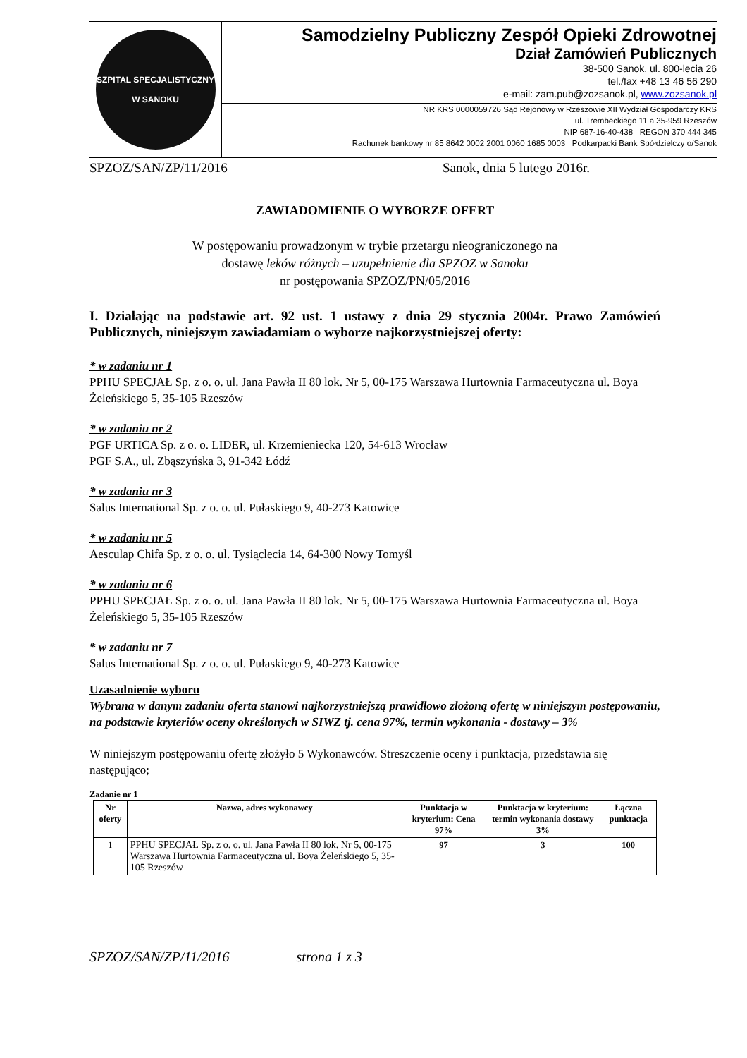SZPITAL SPECJALISTYCZNY
W SANOKU
Samodzielny Publiczny Zespół Opieki Zdrowotnej
Dział Zamówień Publicznych
38-500 Sanok, ul. 800-lecia 26
tel./fax +48 13 46 56 290
e-mail: zam.pub@zozsanok.pl, www.zozsanok.pl
NR KRS 0000059726 Sąd Rejonowy w Rzeszowie XII Wydział Gospodarczy KRS
ul. Trembeckiego 11 a 35-959 Rzeszów
NIP 687-16-40-438 REGON 370 444 345
Rachunek bankowy nr 85 8642 0002 2001 0060 1685 0003 Podkarpacki Bank Spółdzielczy o/Sanok
SPZOZ/SAN/ZP/11/2016 Sanok, dnia 5 lutego 2016r.
ZAWIADOMIENIE O WYBORZE OFERT
W postępowaniu prowadzonym w trybie przetargu nieograniczonego na
dostawę leków różnych – uzupełnienie dla SPZOZ w Sanoku
nr postępowania SPZOZ/PN/05/2016
I. Działając na podstawie art. 92 ust. 1 ustawy z dnia 29 stycznia 2004r. Prawo Zamówień Publicznych, niniejszym zawiadamiam o wyborze najkorzystniejszej oferty:
* w zadaniu nr 1
PPHU SPECJAŁ Sp. z o. o. ul. Jana Pawła II 80 lok. Nr 5, 00-175 Warszawa Hurtownia Farmaceutyczna ul. Boya Żeleńskiego 5, 35-105 Rzeszów
* w zadaniu nr 2
PGF URTICA Sp. z o. o. LIDER, ul. Krzemieniecka 120, 54-613 Wrocław
PGF S.A., ul. Zbąszyńska 3, 91-342 Łódź
* w zadaniu nr 3
Salus International Sp. z o. o. ul. Pułaskiego 9, 40-273 Katowice
* w zadaniu nr 5
Aesculap Chifa Sp. z o. o. ul. Tysiąclecia 14, 64-300 Nowy Tomyśl
* w zadaniu nr 6
PPHU SPECJAŁ Sp. z o. o. ul. Jana Pawła II 80 lok. Nr 5, 00-175 Warszawa Hurtownia Farmaceutyczna ul. Boya Żeleńskiego 5, 35-105 Rzeszów
* w zadaniu nr 7
Salus International Sp. z o. o. ul. Pułaskiego 9, 40-273 Katowice
Uzasadnienie wyboru
Wybrana w danym zadaniu oferta stanowi najkorzystniejszą prawidłowo złożoną ofertę w niniejszym postępowaniu, na podstawie kryteriów oceny określonych w SIWZ tj. cena 97%, termin wykonania - dostawy – 3%
W niniejszym postępowaniu ofertę złożyło 5 Wykonawców. Streszczenie oceny i punktacja, przedstawia się następująco;
Zadanie nr 1
| Nr oferty | Nazwa, adres wykonawcy | Punktacja w kryterium: Cena 97% | Punktacja w kryterium: termin wykonania dostawy 3% | Łączna punktacja |
| --- | --- | --- | --- | --- |
| 1 | PPHU SPECJAŁ Sp. z o. o. ul. Jana Pawła II 80 lok. Nr 5, 00-175 Warszawa Hurtownia Farmaceutyczna ul. Boya Żeleńskiego 5, 35-105 Rzeszów | 97 | 3 | 100 |
SPZOZ/SAN/ZP/11/2016 strona 1 z 3